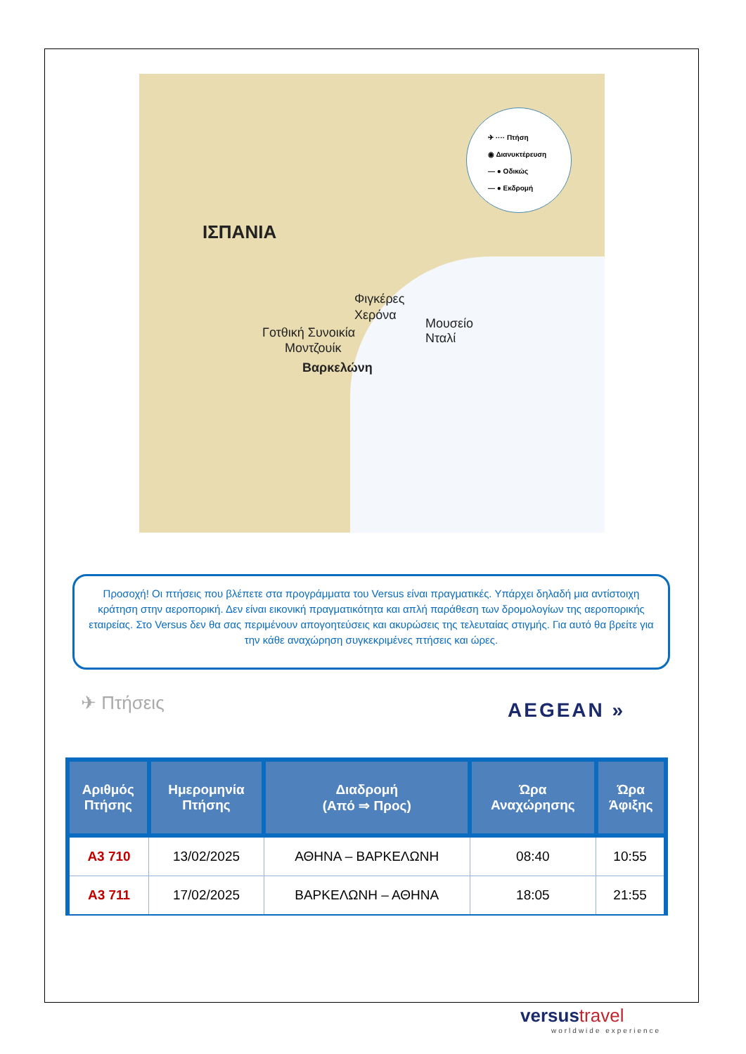ΙΣΠΑΝΙΑ
Φιγκέρες
Χερόνα
Μουσείο
Νταλί
Γοτθική Συνοικία
Μοντζουίκ
Βαρκελώνη
✈ ···· Πτήση
◉ Διανυκτέρευση
— ● Οδικώς
— ● Εκδρομή
Προσοχή! Οι πτήσεις που βλέπετε στα προγράμματα του Versus είναι πραγματικές. Υπάρχει δηλαδή μια αντίστοιχη κράτηση στην αεροπορική. Δεν είναι εικονική πραγματικότητα και απλή παράθεση των δρομολογίων της αεροπορικής εταιρείας. Στο Versus δεν θα σας περιμένουν απογοητεύσεις και ακυρώσεις της τελευταίας στιγμής. Για αυτό θα βρείτε για την κάθε αναχώρηση συγκεκριμένες πτήσεις και ώρες.
✈ Πτήσεις AEGEAN »
| Αριθμός Πτήσης | Ημερομηνία Πτήσης | Διαδρομή (Από ⇒ Προς) | Ώρα Αναχώρησης | Ώρα Άφιξης |
| --- | --- | --- | --- | --- |
| A3 710 | 13/02/2025 | ΑΘΗΝΑ – ΒΑΡΚΕΛΩΝΗ | 08:40 | 10:55 |
| A3 711 | 17/02/2025 | ΒΑΡΚΕΛΩΝΗ – ΑΘΗΝΑ | 18:05 | 21:55 |
versustravel
worldwide experience